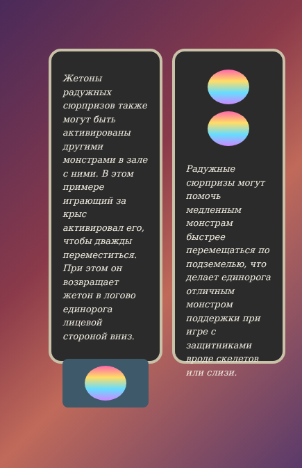Жетоны радужных сюрпризов также могут быть активированы другими монстрами в зале с ними. В этом примере играющий за крыс активировал его, чтобы дважды переместиться. При этом он возвращает жетон в логово единорога лицевой стороной вниз.
Радужные сюрпризы могут помочь медленным монстрам быстрее перемещаться по подземелью, что делает единорога отличным монстром поддержки при игре с защитниками вроде скелетов или слизи.